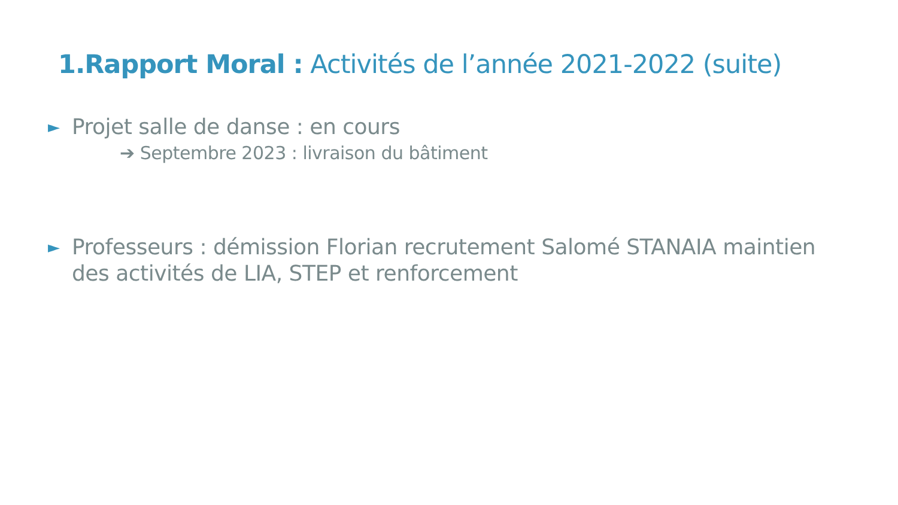1.Rapport Moral : Activités de l’année 2021-2022 (suite)
► Projet salle de danse : en cours
➔ Septembre 2023 : livraison du bâtiment
► Professeurs : démission Florian recrutement Salomé STANAIA maintien des activités de LIA, STEP et renforcement